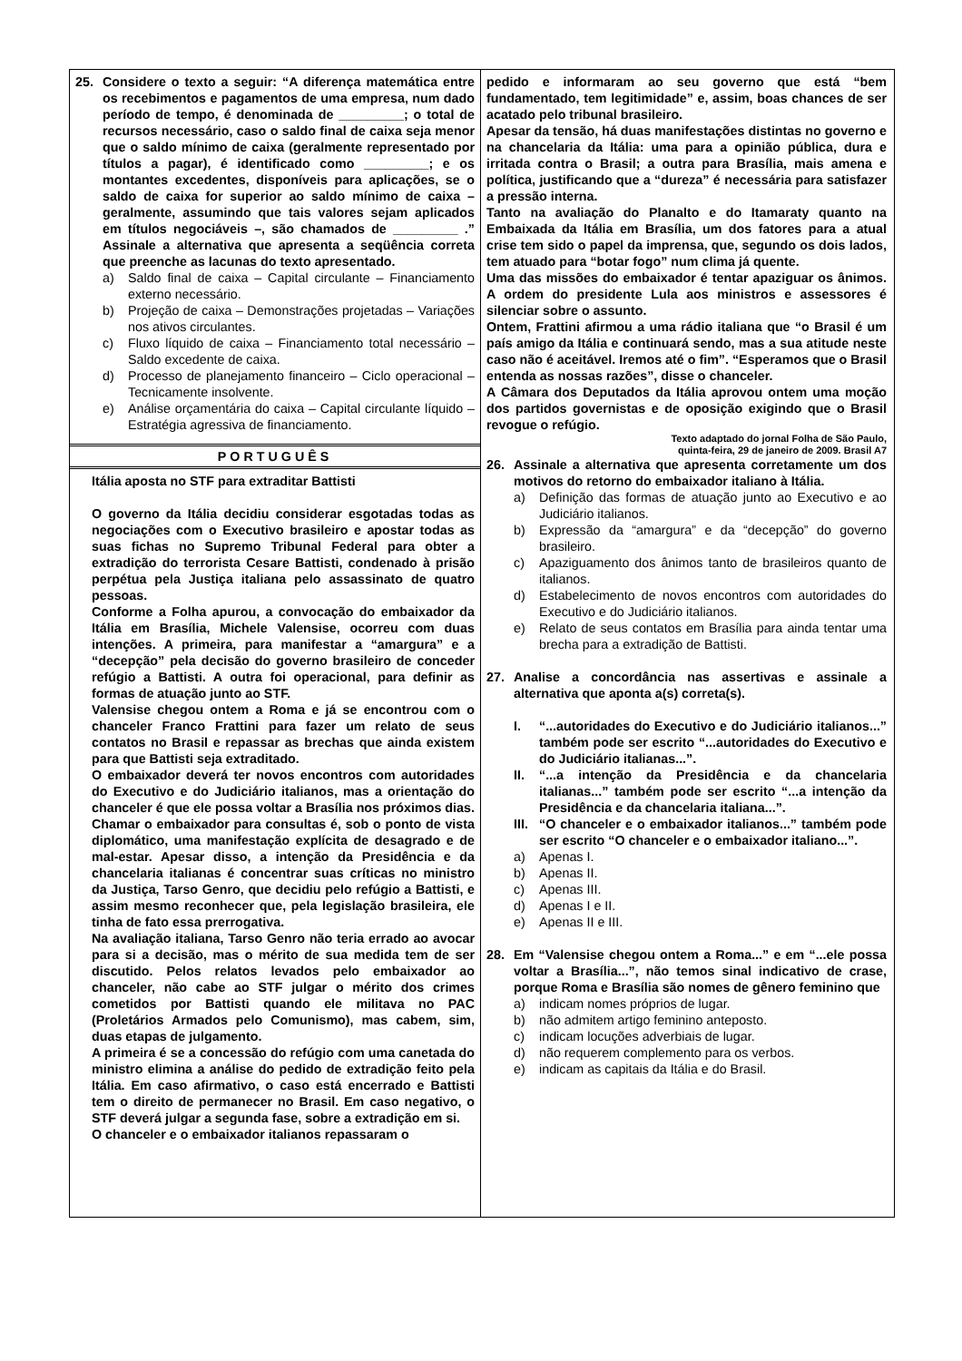25. Considere o texto a seguir: “A diferença matemática entre os recebimentos e pagamentos de uma empresa, num dado período de tempo, é denominada de _________; o total de recursos necessário, caso o saldo final de caixa seja menor que o saldo mínimo de caixa (geralmente representado por títulos a pagar), é identificado como _________; e os montantes excedentes, disponíveis para aplicações, se o saldo de caixa for superior ao saldo mínimo de caixa – geralmente, assumindo que tais valores sejam aplicados em títulos negociáveis –, são chamados de _________ .” Assinale a alternativa que apresenta a seqüência correta que preenche as lacunas do texto apresentado.
a) Saldo final de caixa – Capital circulante – Financiamento externo necessário.
b) Projeção de caixa – Demonstrações projetadas – Variações nos ativos circulantes.
c) Fluxo líquido de caixa – Financiamento total necessário – Saldo excedente de caixa.
d) Processo de planejamento financeiro – Ciclo operacional – Tecnicamente insolvente.
e) Análise orçamentária do caixa – Capital circulante líquido – Estratégia agressiva de financiamento.
PORTUGUÊS
Itália aposta no STF para extraditar Battisti
O governo da Itália decidiu considerar esgotadas todas as negociações com o Executivo brasileiro e apostar todas as suas fichas no Supremo Tribunal Federal para obter a extradição do terrorista Cesare Battisti, condenado à prisão perpétua pela Justiça italiana pelo assassinato de quatro pessoas.
Conforme a Folha apurou, a convocação do embaixador da Itália em Brasília, Michele Valensise, ocorreu com duas intenções. A primeira, para manifestar a “amargura” e a “decepção” pela decisão do governo brasileiro de conceder refúgio a Battisti. A outra foi operacional, para definir as formas de atuação junto ao STF.
Valensise chegou ontem a Roma e já se encontrou com o chanceler Franco Frattini para fazer um relato de seus contatos no Brasil e repassar as brechas que ainda existem para que Battisti seja extraditado.
O embaixador deverá ter novos encontros com autoridades do Executivo e do Judiciário italianos, mas a orientação do chanceler é que ele possa voltar a Brasília nos próximos dias.
Chamar o embaixador para consultas é, sob o ponto de vista diplomático, uma manifestação explícita de desagrado e de mal-estar. Apesar disso, a intenção da Presidência e da chancelaria italianas é concentrar suas críticas no ministro da Justiça, Tarso Genro, que decidiu pelo refúgio a Battisti, e assim mesmo reconhecer que, pela legislação brasileira, ele tinha de fato essa prerrogativa.
Na avaliação italiana, Tarso Genro não teria errado ao avocar para si a decisão, mas o mérito de sua medida tem de ser discutido. Pelos relatos levados pelo embaixador ao chanceler, não cabe ao STF julgar o mérito dos crimes cometidos por Battisti quando ele militava no PAC (Proletários Armados pelo Comunismo), mas cabem, sim, duas etapas de julgamento.
A primeira é se a concessão do refúgio com uma canetada do ministro elimina a análise do pedido de extradição feito pela Itália. Em caso afirmativo, o caso está encerrado e Battisti tem o direito de permanecer no Brasil. Em caso negativo, o STF deverá julgar a segunda fase, sobre a extradição em si.
O chanceler e o embaixador italianos repassaram o
pedido e informaram ao seu governo que está “bem fundamentado, tem legitimidade” e, assim, boas chances de ser acatado pelo tribunal brasileiro.
Apesar da tensão, há duas manifestações distintas no governo e na chancelaria da Itália: uma para a opinião pública, dura e irritada contra o Brasil; a outra para Brasília, mais amena e política, justificando que a “dureza” é necessária para satisfazer a pressão interna.
Tanto na avaliação do Planalto e do Itamaraty quanto na Embaixada da Itália em Brasília, um dos fatores para a atual crise tem sido o papel da imprensa, que, segundo os dois lados, tem atuado para “botar fogo” num clima já quente.
Uma das missões do embaixador é tentar apaziguar os ânimos. A ordem do presidente Lula aos ministros e assessores é silenciar sobre o assunto.
Ontem, Frattini afirmou a uma rádio italiana que “o Brasil é um país amigo da Itália e continuará sendo, mas a sua atitude neste caso não é aceitável. Iremos até o fim”. “Esperamos que o Brasil entenda as nossas razões”, disse o chanceler.
A Câmara dos Deputados da Itália aprovou ontem uma moção dos partidos governistas e de oposição exigindo que o Brasil revogue o refúgio.
Texto adaptado do jornal Folha de São Paulo,
quinta-feira, 29 de janeiro de 2009. Brasil A7
26. Assinale a alternativa que apresenta corretamente um dos motivos do retorno do embaixador italiano à Itália.
a) Definição das formas de atuação junto ao Executivo e ao Judiciário italianos.
b) Expressão da “amargura” e da “decepção” do governo brasileiro.
c) Apaziguamento dos ânimos tanto de brasileiros quanto de italianos.
d) Estabelecimento de novos encontros com autoridades do Executivo e do Judiciário italianos.
e) Relato de seus contatos em Brasília para ainda tentar uma brecha para a extradição de Battisti.
27. Analise a concordância nas assertivas e assinale a alternativa que aponta a(s) correta(s).
I. “...autoridades do Executivo e do Judiciário italianos...” também pode ser escrito “...autoridades do Executivo e do Judiciário italianas...”.
II. “...a intenção da Presidência e da chancelaria italianas...” também pode ser escrito “...a intenção da Presidência e da chancelaria italiana...”.
III.
“O chanceler e o embaixador italianos...” também pode ser escrito “O chanceler e o embaixador italiano...”.
a) Apenas I.
b) Apenas II.
c) Apenas III.
d) Apenas I e II.
e) Apenas II e III.
28. Em “Valensise chegou ontem a Roma...” e em “...ele possa voltar a Brasília...”, não temos sinal indicativo de crase, porque Roma e Brasília são nomes de gênero feminino que
a) indicam nomes próprios de lugar.
b) não admitem artigo feminino anteposto.
c) indicam locuções adverbiais de lugar.
d) não requerem complemento para os verbos.
e) indicam as capitais da Itália e do Brasil.